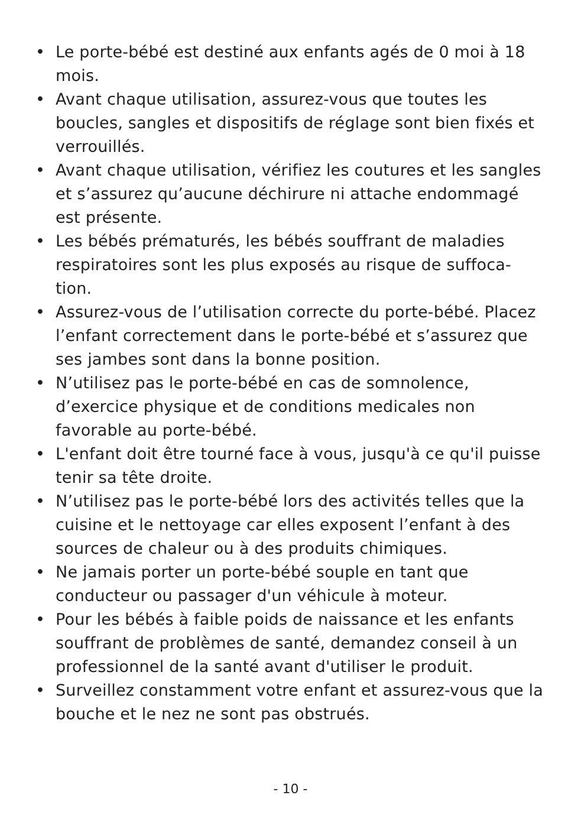• Le porte-bébé est destiné aux enfants agés de 0 moi à 18 mois.
• Avant chaque utilisation, assurez-vous que toutes les boucles, sangles et dispositifs de réglage sont bien fixés et verrouillés.
• Avant chaque utilisation, vérifiez les coutures et les sangles et s’assurez qu’aucune déchirure ni attache endommagé est présente.
• Les bébés prématurés, les bébés souffrant de maladies respiratoires sont les plus exposés au risque de suffoca-tion.
• Assurez-vous de l’utilisation correcte du porte-bébé. Placez l’enfant correctement dans le porte-bébé et s’assurez que ses jambes sont dans la bonne position.
• N’utilisez pas le porte-bébé en cas de somnolence, d’exercice physique et de conditions medicales non favorable au porte-bébé.
• L'enfant doit être tourné face à vous, jusqu'à ce qu'il puisse tenir sa tête droite.
• N’utilisez pas le porte-bébé lors des activités telles que la cuisine et le nettoyage car elles exposent l’enfant à des sources de chaleur ou à des produits chimiques.
• Ne jamais porter un porte-bébé souple en tant que conducteur ou passager d'un véhicule à moteur.
• Pour les bébés à faible poids de naissance et les enfants souffrant de problèmes de santé, demandez conseil à un professionnel de la santé avant d'utiliser le produit.
• Surveillez constamment votre enfant et assurez-vous que la bouche et le nez ne sont pas obstrués.
- 10 -